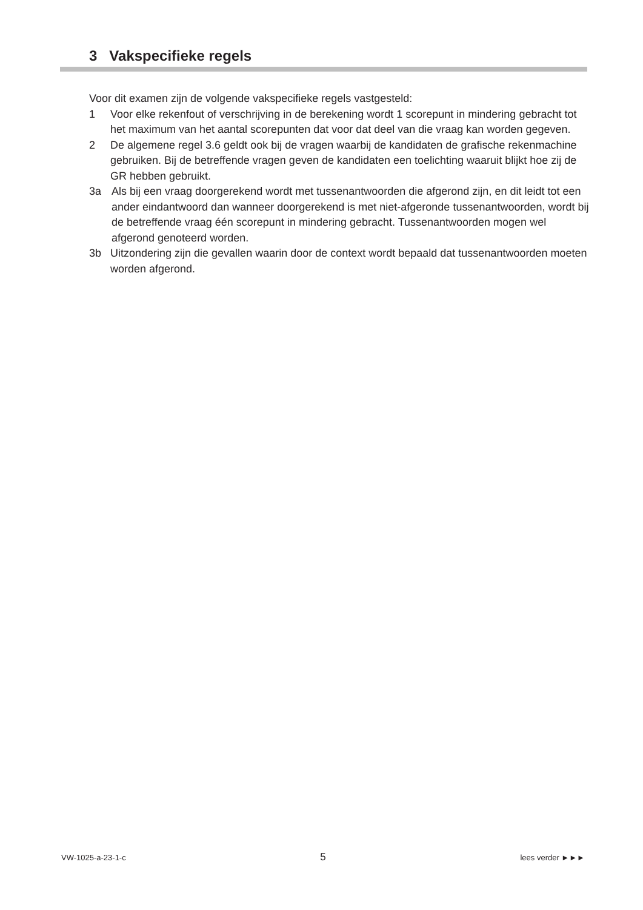3 Vakspecifieke regels
Voor dit examen zijn de volgende vakspecifieke regels vastgesteld:
1 Voor elke rekenfout of verschrijving in de berekening wordt 1 scorepunt in mindering gebracht tot het maximum van het aantal scorepunten dat voor dat deel van die vraag kan worden gegeven.
2 De algemene regel 3.6 geldt ook bij de vragen waarbij de kandidaten de grafische rekenmachine gebruiken. Bij de betreffende vragen geven de kandidaten een toelichting waaruit blijkt hoe zij de GR hebben gebruikt.
3a Als bij een vraag doorgerekend wordt met tussenantwoorden die afgerond zijn, en dit leidt tot een ander eindantwoord dan wanneer doorgerekend is met niet-afgeronde tussenantwoorden, wordt bij de betreffende vraag één scorepunt in mindering gebracht. Tussenantwoorden mogen wel afgerond genoteerd worden.
3b Uitzondering zijn die gevallen waarin door de context wordt bepaald dat tussenantwoorden moeten worden afgerond.
VW-1025-a-23-1-c 5 lees verder ►►►